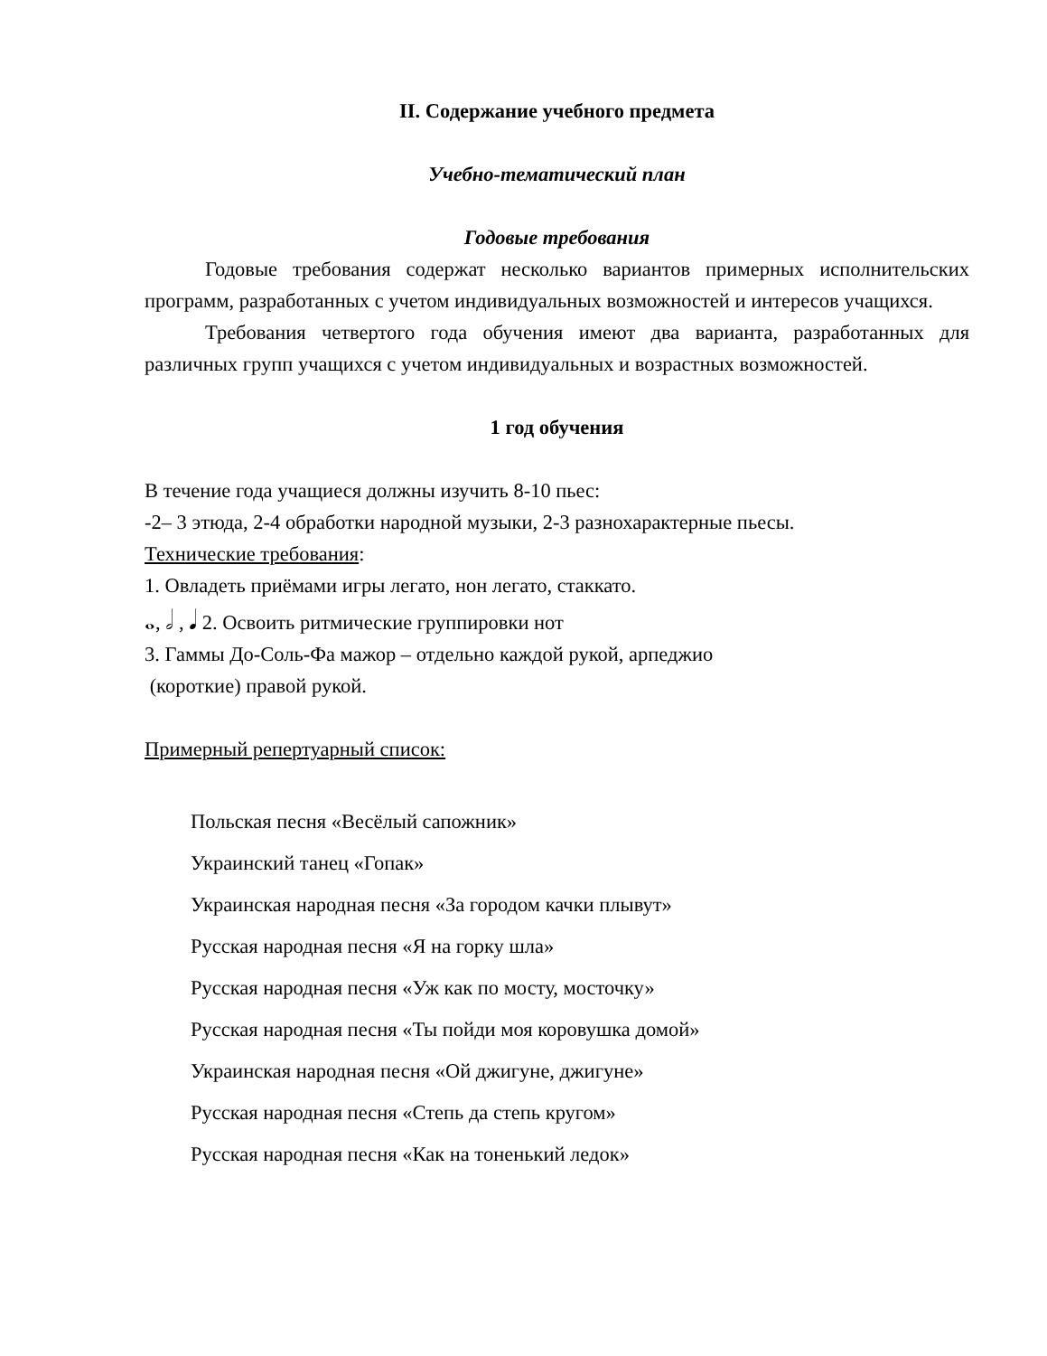II. Содержание учебного предмета
Учебно-тематический план
Годовые требования
Годовые требования содержат несколько вариантов примерных исполнительских программ, разработанных с учетом индивидуальных возможностей и интересов учащихся.
Требования четвертого года обучения имеют два варианта, разработанных для различных групп учащихся с учетом индивидуальных и возрастных возможностей.
1 год обучения
В течение года учащиеся должны изучить 8-10 пьес:
-2– 3 этюда, 2-4 обработки народной музыки, 2-3 разнохарактерные пьесы.
Технические требования:
1. Овладеть приёмами игры легато, нон легато, стаккато.
𝅝, 𝅗𝅥 , 𝅘𝅥 2. Освоить ритмические группировки нот
3. Гаммы До-Соль-Фа мажор – отдельно каждой рукой, арпеджио
(короткие) правой рукой.
Примерный репертуарный список:
Польская песня «Весёлый сапожник»
Украинский танец «Гопак»
Украинская народная песня «За городом качки плывут»
Русская народная песня «Я на горку шла»
Русская народная песня «Уж как по мосту, мосточку»
Русская народная песня «Ты пойди моя коровушка домой»
Украинская народная песня «Ой джигуне, джигуне»
Русская народная песня «Степь да степь кругом»
Русская народная песня «Как на тоненький ледок»